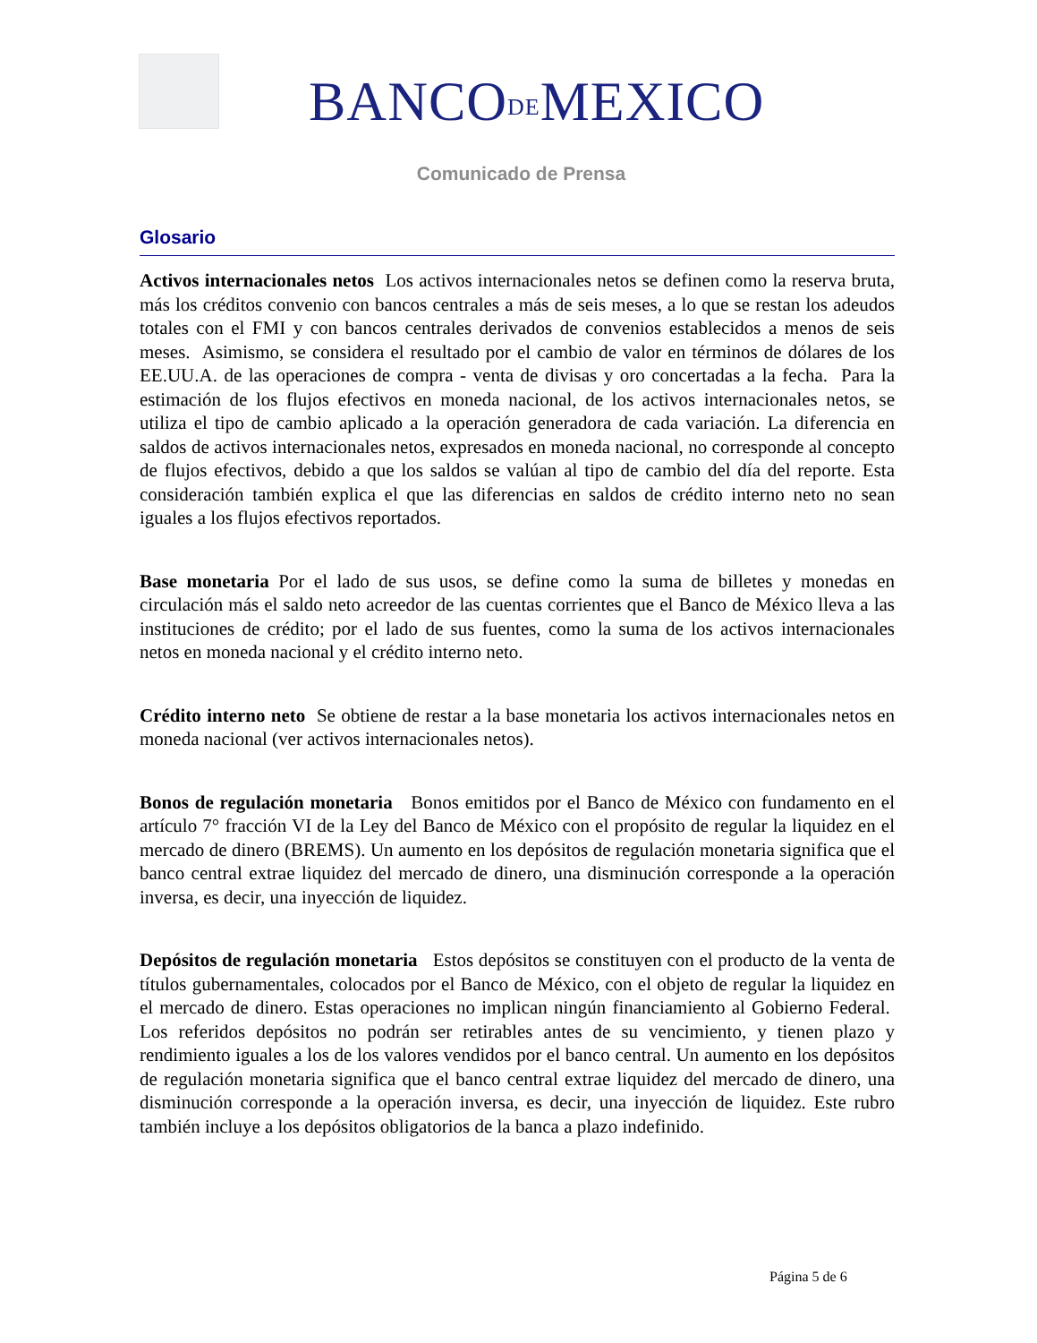BANCODEMEXICO
Comunicado de Prensa
Glosario
Activos internacionales netos Los activos internacionales netos se definen como la reserva bruta, más los créditos convenio con bancos centrales a más de seis meses, a lo que se restan los adeudos totales con el FMI y con bancos centrales derivados de convenios establecidos a menos de seis meses. Asimismo, se considera el resultado por el cambio de valor en términos de dólares de los EE.UU.A. de las operaciones de compra - venta de divisas y oro concertadas a la fecha. Para la estimación de los flujos efectivos en moneda nacional, de los activos internacionales netos, se utiliza el tipo de cambio aplicado a la operación generadora de cada variación. La diferencia en saldos de activos internacionales netos, expresados en moneda nacional, no corresponde al concepto de flujos efectivos, debido a que los saldos se valúan al tipo de cambio del día del reporte. Esta consideración también explica el que las diferencias en saldos de crédito interno neto no sean iguales a los flujos efectivos reportados.
Base monetaria Por el lado de sus usos, se define como la suma de billetes y monedas en circulación más el saldo neto acreedor de las cuentas corrientes que el Banco de México lleva a las instituciones de crédito; por el lado de sus fuentes, como la suma de los activos internacionales netos en moneda nacional y el crédito interno neto.
Crédito interno neto Se obtiene de restar a la base monetaria los activos internacionales netos en moneda nacional (ver activos internacionales netos).
Bonos de regulación monetaria Bonos emitidos por el Banco de México con fundamento en el artículo 7° fracción VI de la Ley del Banco de México con el propósito de regular la liquidez en el mercado de dinero (BREMS). Un aumento en los depósitos de regulación monetaria significa que el banco central extrae liquidez del mercado de dinero, una disminución corresponde a la operación inversa, es decir, una inyección de liquidez.
Depósitos de regulación monetaria Estos depósitos se constituyen con el producto de la venta de títulos gubernamentales, colocados por el Banco de México, con el objeto de regular la liquidez en el mercado de dinero. Estas operaciones no implican ningún financiamiento al Gobierno Federal. Los referidos depósitos no podrán ser retirables antes de su vencimiento, y tienen plazo y rendimiento iguales a los de los valores vendidos por el banco central. Un aumento en los depósitos de regulación monetaria significa que el banco central extrae liquidez del mercado de dinero, una disminución corresponde a la operación inversa, es decir, una inyección de liquidez. Este rubro también incluye a los depósitos obligatorios de la banca a plazo indefinido.
Página 5 de 6